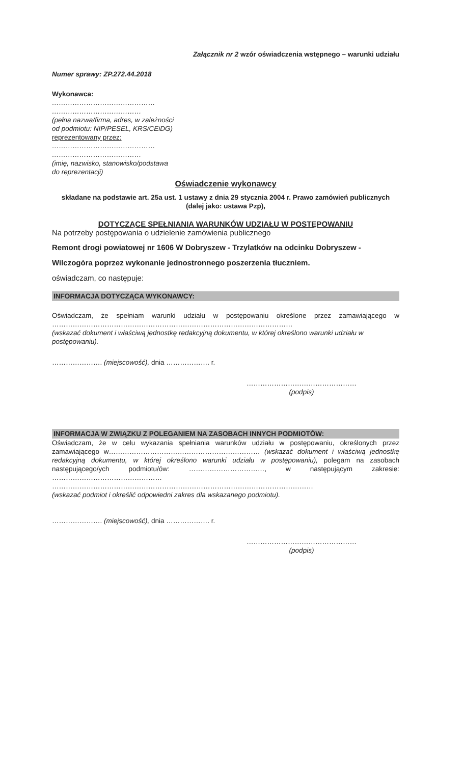Załącznik nr 2 wzór oświadczenia wstępnego – warunki udziału
Numer sprawy: ZP.272.44.2018
Wykonawca:
………………………………………
…………………………………
(pełna nazwa/firma, adres, w zależności od podmiotu: NIP/PESEL, KRS/CEiDG)
reprezentowany przez:
………………………………………
…………………………………
(imię, nazwisko, stanowisko/podstawa do reprezentacji)
Oświadczenie wykonawcy
składane na podstawie art. 25a ust. 1 ustawy z dnia 29 stycznia 2004 r. Prawo zamówień publicznych (dalej jako: ustawa Pzp),
DOTYCZĄCE SPEŁNIANIA WARUNKÓW UDZIAŁU W POSTĘPOWANIU
Na potrzeby postępowania o udzielenie zamówienia publicznego
Remont drogi powiatowej nr 1606 W Dobryszew - Trzylatków na odcinku Dobryszew - Wilczogóra poprzez wykonanie jednostronnego poszerzenia tłuczniem.
oświadczam, co następuje:
INFORMACJA DOTYCZĄCA WYKONAWCY:
Oświadczam, że spełniam warunki udziału w postępowaniu określone przez zamawiającego w ……………………………………………………………………………………………
(wskazać dokument i właściwą jednostkę redakcyjną dokumentu, w której określono warunki udziału w postępowaniu).
…………………. (miejscowość), dnia ………………. r.
…………………………………………
(podpis)
INFORMACJA W ZWIĄZKU Z POLEGANIEM NA ZASOBACH INNYCH PODMIOTÓW:
Oświadczam, że w celu wykazania spełniania warunków udziału w postępowaniu, określonych przez zamawiającego w………………………………………………………… (wskazać dokument i właściwą jednostkę redakcyjną dokumentu, w której określono warunki udziału w postępowaniu), polegam na zasobach następującego/ych podmiotu/ów: ……………………………, w następującym zakresie: …………………………………………
……………………………………………………………………………………………………
(wskazać podmiot i określić odpowiedni zakres dla wskazanego podmiotu).
…………………. (miejscowość), dnia ………………. r.
…………………………………………
(podpis)